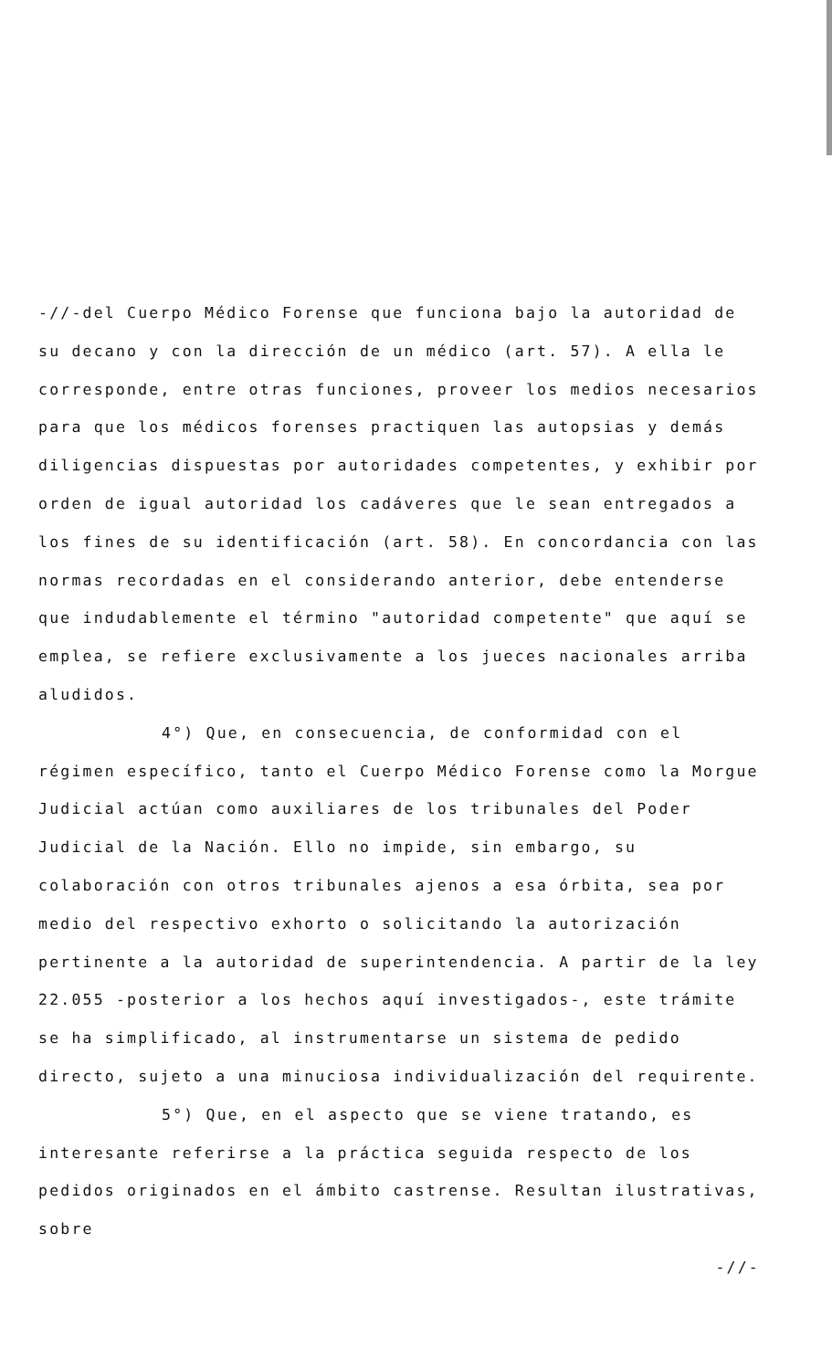-//-del Cuerpo Médico Forense que funciona bajo la autoridad de su decano y con la dirección de un médico (art. 57). A ella le corresponde, entre otras funciones, proveer los medios necesarios para que los médicos forenses practiquen las autopsias y demás diligencias dispuestas por autoridades competentes, y exhibir por orden de igual autoridad los cadáveres que le sean entregados a los fines de su identificación (art. 58). En concordancia con las normas recordadas en el considerando anterior, debe entenderse que indudablemente el término "autoridad competente" que aquí se emplea, se refiere exclusivamente a los jueces nacionales arriba aludidos.
4°) Que, en consecuencia, de conformidad con el régimen específico, tanto el Cuerpo Médico Forense como la Morgue Judicial actúan como auxiliares de los tribunales del Poder Judicial de la Nación. Ello no impide, sin embargo, su colaboración con otros tribunales ajenos a esa órbita, sea por medio del respectivo exhorto o solicitando la autorización pertinente a la autoridad de superintendencia. A partir de la ley 22.055 -posterior a los hechos aquí investigados-, este trámite se ha simplificado, al instrumentarse un sistema de pedido directo, sujeto a una minuciosa individualización del requirente.
5°) Que, en el aspecto que se viene tratando, es interesante referirse a la práctica seguida respecto de los pedidos originados en el ámbito castrense. Resultan ilustrativas, sobre
-//-